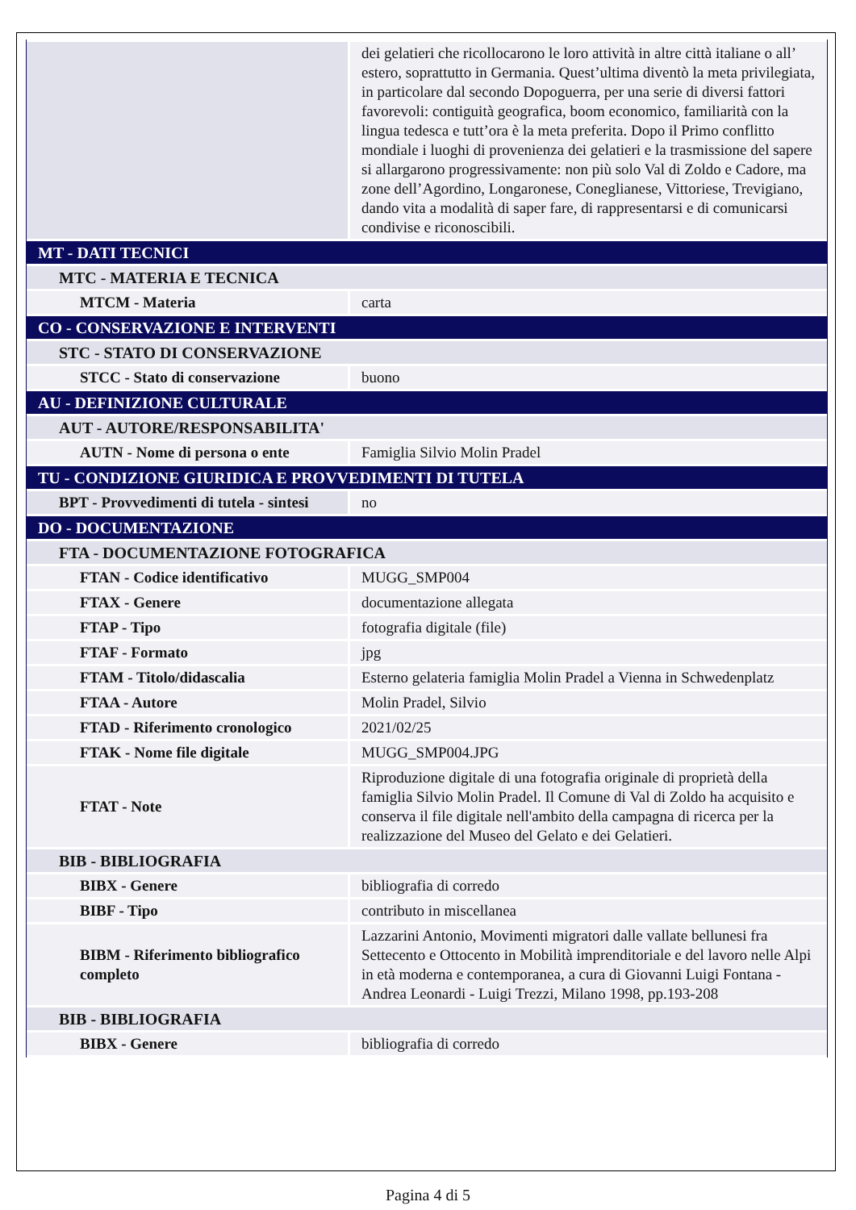| | dei gelatieri che ricollocarono le loro attività in altre città italiane o all’ estero, soprattutto in Germania. Quest’ultima diventò la meta privilegiata, in particolare dal secondo Dopoguerra, per una serie di diversi fattori favorevoli: contiguità geografica, boom economico, familiarità con la lingua tedesca e tutt’ora è la meta preferita. Dopo il Primo conflitto mondiale i luoghi di provenienza dei gelatieri e la trasmissione del sapere si allargarono progressivamente: non più solo Val di Zoldo e Cadore, ma zone dell’Agordino, Longaronese, Coneglianese, Vittoriese, Trevigiano, dando vita a modalità di saper fare, di rappresentarsi e di comunicarsi condivise e riconoscibili. |
| MT - DATI TECNICI | |
| MTC - MATERIA E TECNICA | |
| MTCM - Materia | carta |
| CO - CONSERVAZIONE E INTERVENTI | |
| STC - STATO DI CONSERVAZIONE | |
| STCC - Stato di conservazione | buono |
| AU - DEFINIZIONE CULTURALE | |
| AUT - AUTORE/RESPONSABILITA' | |
| AUTN - Nome di persona o ente | Famiglia Silvio Molin Pradel |
| TU - CONDIZIONE GIURIDICA E PROVVEDIMENTI DI TUTELA | |
| BPT - Provvedimenti di tutela - sintesi | no |
| DO - DOCUMENTAZIONE | |
| FTA - DOCUMENTAZIONE FOTOGRAFICA | |
| FTAN - Codice identificativo | MUGG_SMP004 |
| FTAX - Genere | documentazione allegata |
| FTAP - Tipo | fotografia digitale (file) |
| FTAF - Formato | jpg |
| FTAM - Titolo/didascalia | Esterno gelateria famiglia Molin Pradel a Vienna in Schwedenplatz |
| FTAA - Autore | Molin Pradel, Silvio |
| FTAD - Riferimento cronologico | 2021/02/25 |
| FTAK - Nome file digitale | MUGG_SMP004.JPG |
| FTAT - Note | Riproduzione digitale di una fotografia originale di proprietà della famiglia Silvio Molin Pradel. Il Comune di Val di Zoldo ha acquisito e conserva il file digitale nell'ambito della campagna di ricerca per la realizzazione del Museo del Gelato e dei Gelatieri. |
| BIB - BIBLIOGRAFIA | |
| BIBX - Genere | bibliografia di corredo |
| BIBF - Tipo | contributo in miscellanea |
| BIBM - Riferimento bibliografico completo | Lazzarini Antonio, Movimenti migratori dalle vallate bellunesi fra Settecento e Ottocento in Mobilità imprenditoriale e del lavoro nelle Alpi in età moderna e contemporanea, a cura di Giovanni Luigi Fontana - Andrea Leonardi - Luigi Trezzi, Milano 1998, pp.193-208 |
| BIB - BIBLIOGRAFIA | |
| BIBX - Genere | bibliografia di corredo |
Pagina 4 di 5